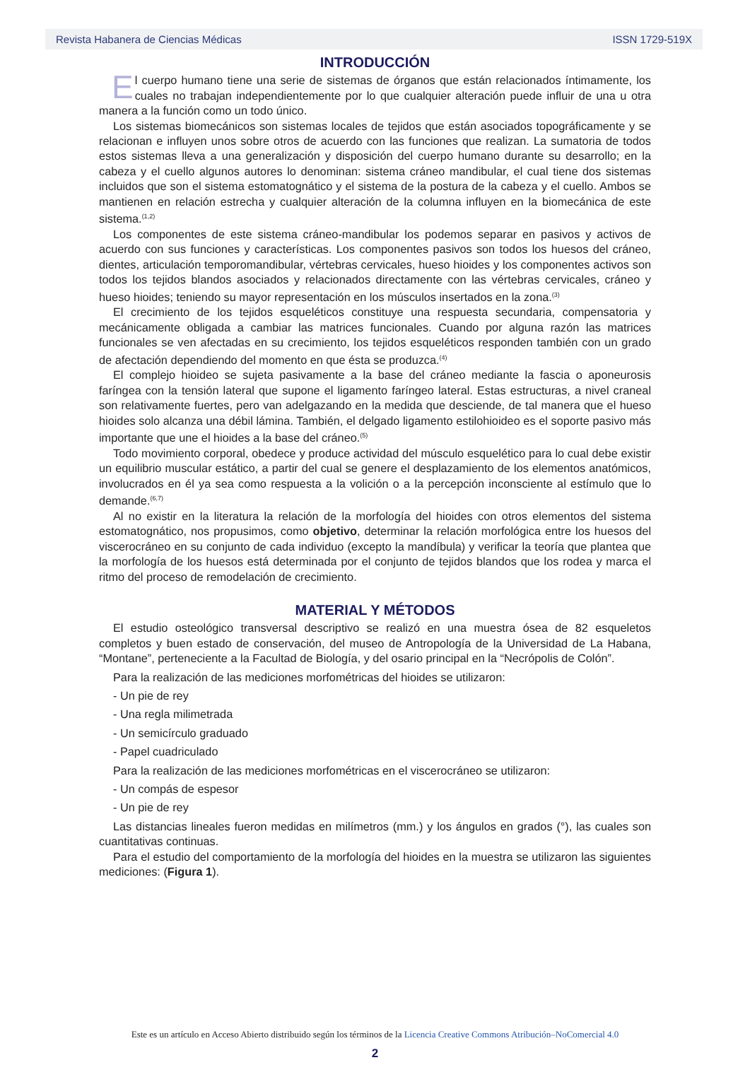Revista Habanera de Ciencias Médicas ISSN 1729-519X
INTRODUCCIÓN
El cuerpo humano tiene una serie de sistemas de órganos que están relacionados íntimamente, los cuales no trabajan independientemente por lo que cualquier alteración puede influir de una u otra manera a la función como un todo único.
Los sistemas biomecánicos son sistemas locales de tejidos que están asociados topográficamente y se relacionan e influyen unos sobre otros de acuerdo con las funciones que realizan. La sumatoria de todos estos sistemas lleva a una generalización y disposición del cuerpo humano durante su desarrollo; en la cabeza y el cuello algunos autores lo denominan: sistema cráneo mandibular, el cual tiene dos sistemas incluidos que son el sistema estomatognático y el sistema de la postura de la cabeza y el cuello. Ambos se mantienen en relación estrecha y cualquier alteración de la columna influyen en la biomecánica de este sistema.<sup>(1,2)</sup>
Los componentes de este sistema cráneo-mandibular los podemos separar en pasivos y activos de acuerdo con sus funciones y características. Los componentes pasivos son todos los huesos del cráneo, dientes, articulación temporomandibular, vértebras cervicales, hueso hioides y los componentes activos son todos los tejidos blandos asociados y relacionados directamente con las vértebras cervicales, cráneo y hueso hioides; teniendo su mayor representación en los músculos insertados en la zona.<sup>(3)</sup>
El crecimiento de los tejidos esqueléticos constituye una respuesta secundaria, compensatoria y mecánicamente obligada a cambiar las matrices funcionales. Cuando por alguna razón las matrices funcionales se ven afectadas en su crecimiento, los tejidos esqueléticos responden también con un grado de afectación dependiendo del momento en que ésta se produzca.<sup>(4)</sup>
El complejo hioideo se sujeta pasivamente a la base del cráneo mediante la fascia o aponeurosis faríngea con la tensión lateral que supone el ligamento faríngeo lateral. Estas estructuras, a nivel craneal son relativamente fuertes, pero van adelgazando en la medida que desciende, de tal manera que el hueso hioides solo alcanza una débil lámina. También, el delgado ligamento estilohioideo es el soporte pasivo más importante que une el hioides a la base del cráneo.<sup>(5)</sup>
Todo movimiento corporal, obedece y produce actividad del músculo esquelético para lo cual debe existir un equilibrio muscular estático, a partir del cual se genere el desplazamiento de los elementos anatómicos, involucrados en él ya sea como respuesta a la volición o a la percepción inconsciente al estímulo que lo demande.<sup>(6,7)</sup>
Al no existir en la literatura la relación de la morfología del hioides con otros elementos del sistema estomatognático, nos propusimos, como objetivo, determinar la relación morfológica entre los huesos del viscerocráneo en su conjunto de cada individuo (excepto la mandíbula) y verificar la teoría que plantea que la morfología de los huesos está determinada por el conjunto de tejidos blandos que los rodea y marca el ritmo del proceso de remodelación de crecimiento.
MATERIAL Y MÉTODOS
El estudio osteológico transversal descriptivo se realizó en una muestra ósea de 82 esqueletos completos y buen estado de conservación, del museo de Antropología de la Universidad de La Habana, “Montane”, perteneciente a la Facultad de Biología, y del osario principal en la “Necrópolis de Colón”.
Para la realización de las mediciones morfométricas del hioides se utilizaron:
- Un pie de rey
- Una regla milimetrada
- Un semicírculo graduado
- Papel cuadriculado
Para la realización de las mediciones morfométricas en el viscerocráneo se utilizaron:
- Un compás de espesor
- Un pie de rey
Las distancias lineales fueron medidas en milímetros (mm.) y los ángulos en grados (°), las cuales son cuantitativas continuas.
Para el estudio del comportamiento de la morfología del hioides en la muestra se utilizaron las siguientes mediciones: (Figura 1).
Este es un artículo en Acceso Abierto distribuido según los términos de la Licencia Creative Commons Atribución–NoComercial 4.0
2